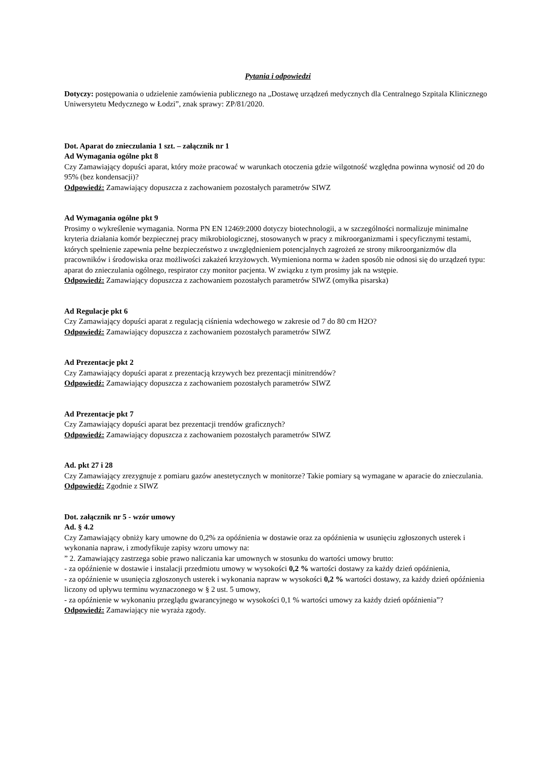Pytania i odpowiedzi
Dotyczy: postępowania o udzielenie zamówienia publicznego na „Dostawę urządzeń medycznych dla Centralnego Szpitala Klinicznego Uniwersytetu Medycznego w Łodzi”, znak sprawy: ZP/81/2020.
Dot. Aparat do znieczulania 1 szt. – załącznik nr 1
Ad Wymagania ogólne pkt 8
Czy Zamawiający dopuści aparat, który może pracować w warunkach otoczenia gdzie wilgotność względna powinna wynosić od 20 do 95% (bez kondensacji)?
Odpowiedź: Zamawiający dopuszcza z zachowaniem pozostałych parametrów SIWZ
Ad Wymagania ogólne pkt 9
Prosimy o wykreślenie wymagania. Norma PN EN 12469:2000 dotyczy biotechnologii, a w szczególności normalizuje minimalne kryteria działania komór bezpiecznej pracy mikrobiologicznej, stosowanych w pracy z mikroorganizmami i specyficznymi testami, których spełnienie zapewnia pełne bezpieczeństwo z uwzględnieniem potencjalnych zagrożeń ze strony mikroorganizmów dla pracowników i środowiska oraz możliwości zakażeń krzyżowych. Wymieniona norma w żaden sposób nie odnosi się do urządzeń typu: aparat do znieczulania ogólnego, respirator czy monitor pacjenta. W związku z tym prosimy jak na wstępie.
Odpowiedź: Zamawiający dopuszcza z zachowaniem pozostałych parametrów SIWZ (omyłka pisarska)
Ad Regulacje pkt 6
Czy Zamawiający dopuści aparat z regulacją ciśnienia wdechowego w zakresie od 7 do 80 cm H2O?
Odpowiedź: Zamawiający dopuszcza z zachowaniem pozostałych parametrów SIWZ
Ad Prezentacje pkt 2
Czy Zamawiający dopuści aparat z prezentacją krzywych bez prezentacji minitrendów?
Odpowiedź: Zamawiający dopuszcza z zachowaniem pozostałych parametrów SIWZ
Ad Prezentacje pkt 7
Czy Zamawiający dopuści aparat bez prezentacji trendów graficznych?
Odpowiedź: Zamawiający dopuszcza z zachowaniem pozostałych parametrów SIWZ
Ad. pkt 27 i 28
Czy Zamawiający zrezygnuje z pomiaru gazów anestetycznych w monitorze? Takie pomiary są wymagane w aparacie do znieczulania.
Odpowiedź: Zgodnie z SIWZ
Dot. załącznik nr 5 - wzór umowy
Ad. § 4.2
Czy Zamawiający obniży kary umowne do 0,2% za opóźnienia w dostawie oraz za opóźnienia w usunięciu zgłoszonych usterek i wykonania napraw, i zmodyfikuje zapisy wzoru umowy na:
” 2. Zamawiający zastrzega sobie prawo naliczania kar umownych w stosunku do wartości umowy brutto:
- za opóźnienie w dostawie i instalacji przedmiotu umowy w wysokości 0,2 % wartości dostawy za każdy dzień opóźnienia,
- za opóźnienie w usunięcia zgłoszonych usterek i wykonania napraw w wysokości 0,2 % wartości dostawy, za każdy dzień opóźnienia liczony od upływu terminu wyznaczonego w § 2 ust. 5 umowy,
- za opóźnienie w wykonaniu przeglądu gwarancyjnego w wysokości 0,1 % wartości umowy za każdy dzień opóźnienia”?
Odpowiedź: Zamawiający nie wyraża zgody.